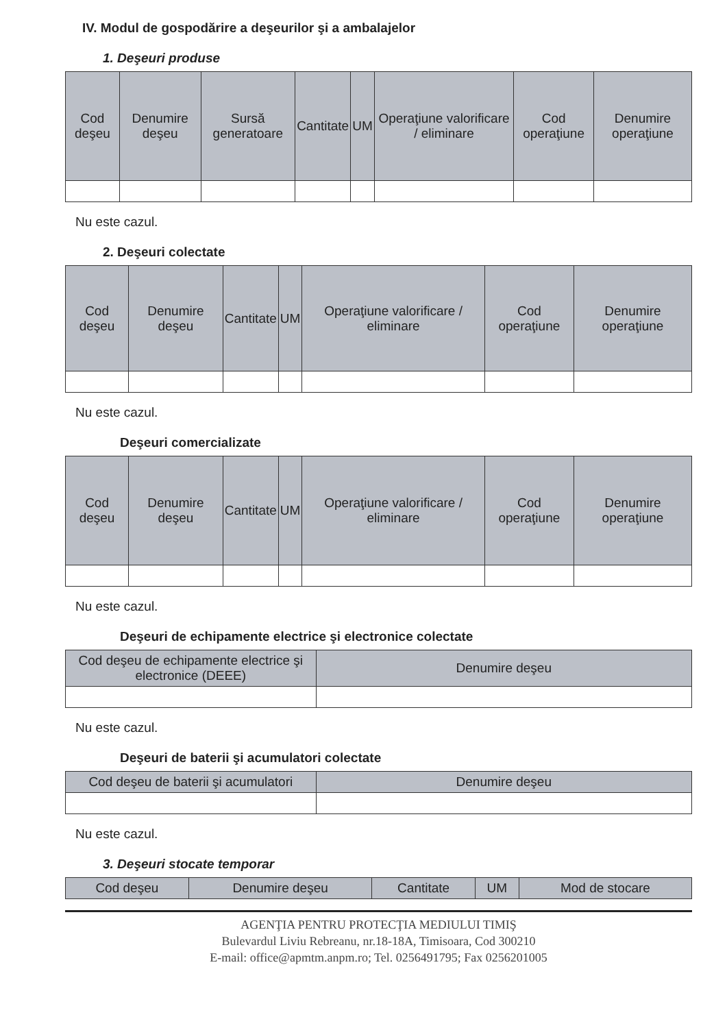IV. Modul de gospodărire a deşeurilor şi a ambalajelor
1. Deşeuri produse
| Cod deşeu | Denumire deşeu | Sursă generatoare | Cantitate | UM | Operaţiune valorificare / eliminare | Cod operaţiune | Denumire operaţiune |
| --- | --- | --- | --- | --- | --- | --- | --- |
Nu este cazul.
2. Deşeuri colectate
| Cod deşeu | Denumire deşeu | Cantitate | UM | Operaţiune valorificare / eliminare | Cod operaţiune | Denumire operaţiune |
| --- | --- | --- | --- | --- | --- | --- |
Nu este cazul.
Deşeuri comercializate
| Cod deşeu | Denumire deşeu | Cantitate | UM | Operaţiune valorificare / eliminare | Cod operaţiune | Denumire operaţiune |
| --- | --- | --- | --- | --- | --- | --- |
Nu este cazul.
Deşeuri de echipamente electrice şi electronice colectate
| Cod deşeu de echipamente electrice şi electronice (DEEE) | Denumire deşeu |
| --- | --- |
Nu este cazul.
Deşeuri de baterii şi acumulatori colectate
| Cod deşeu de baterii şi acumulatori | Denumire deşeu |
| --- | --- |
Nu este cazul.
3. Deşeuri stocate temporar
| Cod deşeu | Denumire deşeu | Cantitate | UM | Mod de stocare |
| --- | --- | --- | --- | --- |
AGENŢIA PENTRU PROTECŢIA MEDIULUI TIMIŞ
Bulevardul Liviu Rebreanu, nr.18-18A, Timisoara, Cod 300210
E-mail: office@apmtm.anpm.ro; Tel. 0256491795; Fax 0256201005